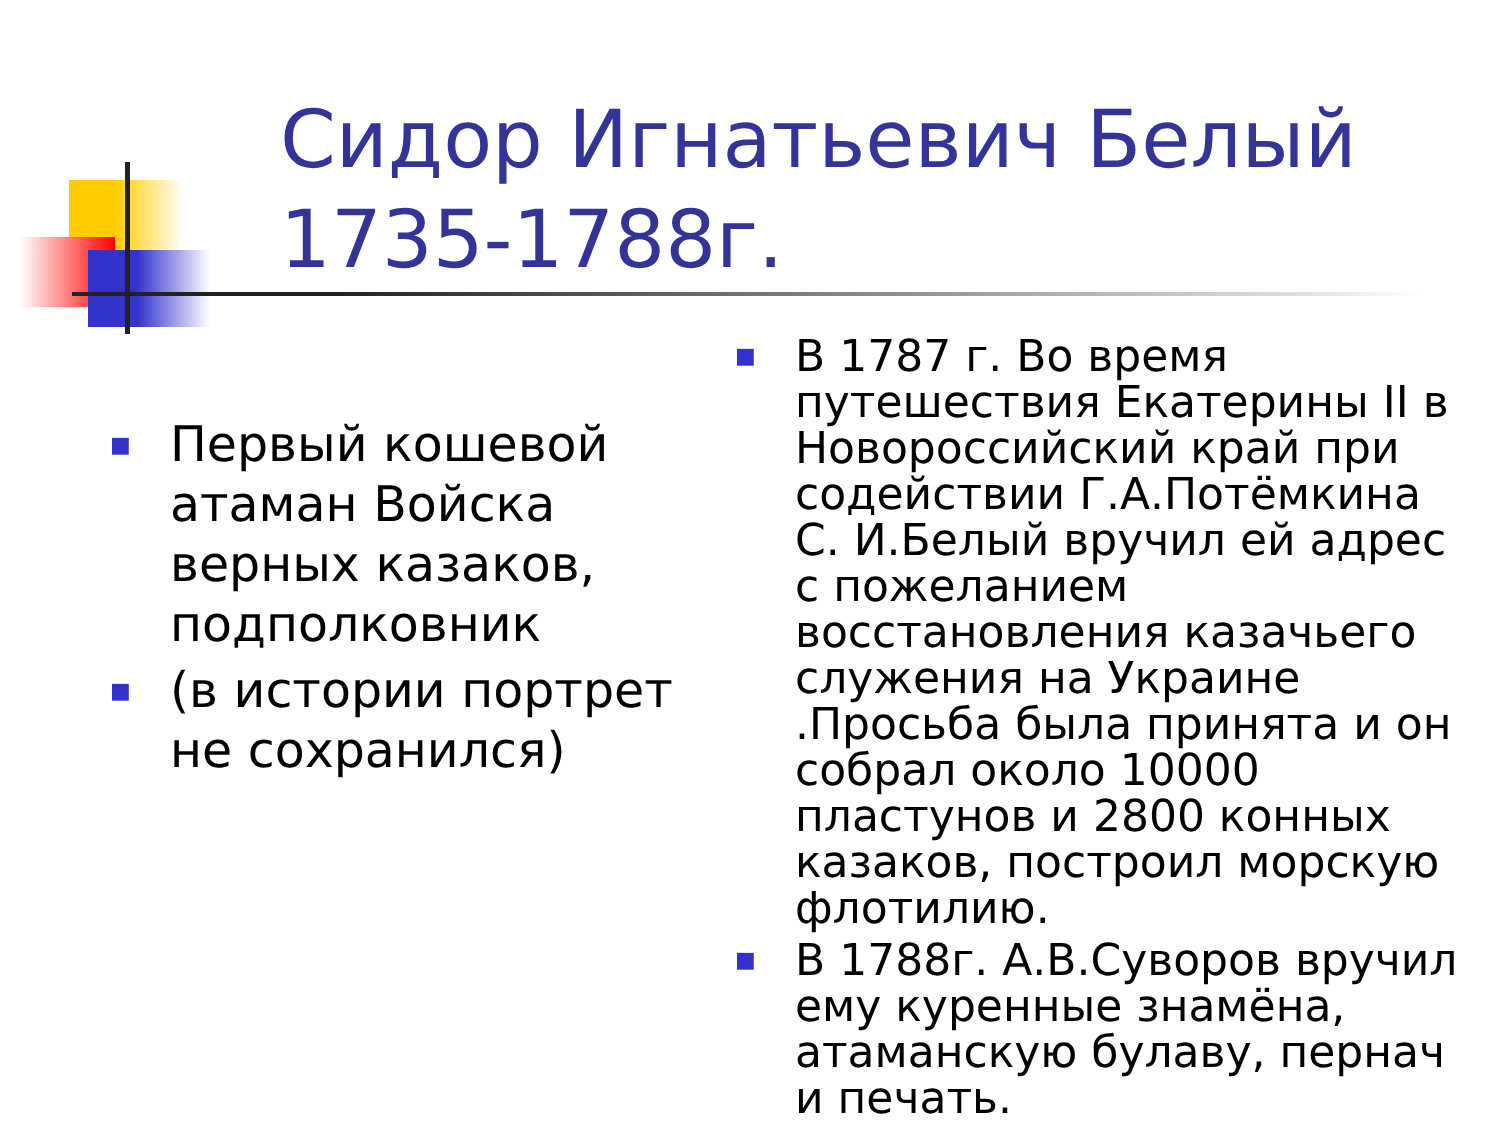Сидор Игнатьевич Белый 1735-1788г.
■ Первый кошевой атаман Войска верных казаков, подполковник
■ (в истории портрет не сохранился)
■ В 1787 г. Во время путешествия Екатерины II в Новороссийский край при содействии Г.А.Потёмкина С. И.Белый вручил ей адрес с пожеланием восстановления казачьего служения на Украине .Просьба была принята и он собрал около 10000 пластунов и 2800 конных казаков, построил морскую флотилию.
■ В 1788г. А.В.Суворов вручил ему куренные знамёна, атаманскую булаву, пернач и печать.